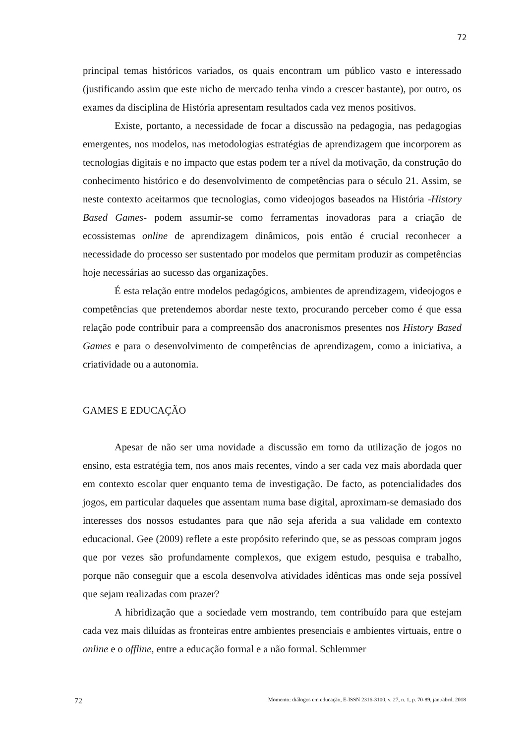72
principal temas históricos variados, os quais encontram um público vasto e interessado (justificando assim que este nicho de mercado tenha vindo a crescer bastante), por outro, os exames da disciplina de História apresentam resultados cada vez menos positivos.
Existe, portanto, a necessidade de focar a discussão na pedagogia, nas pedagogias emergentes, nos modelos, nas metodologias estratégias de aprendizagem que incorporem as tecnologias digitais e no impacto que estas podem ter a nível da motivação, da construção do conhecimento histórico e do desenvolvimento de competências para o século 21. Assim, se neste contexto aceitarmos que tecnologias, como videojogos baseados na História -History Based Games- podem assumir-se como ferramentas inovadoras para a criação de ecossistemas online de aprendizagem dinâmicos, pois então é crucial reconhecer a necessidade do processo ser sustentado por modelos que permitam produzir as competências hoje necessárias ao sucesso das organizações.
É esta relação entre modelos pedagógicos, ambientes de aprendizagem, videojogos e competências que pretendemos abordar neste texto, procurando perceber como é que essa relação pode contribuir para a compreensão dos anacronismos presentes nos History Based Games e para o desenvolvimento de competências de aprendizagem, como a iniciativa, a criatividade ou a autonomia.
GAMES E EDUCAÇÃO
Apesar de não ser uma novidade a discussão em torno da utilização de jogos no ensino, esta estratégia tem, nos anos mais recentes, vindo a ser cada vez mais abordada quer em contexto escolar quer enquanto tema de investigação. De facto, as potencialidades dos jogos, em particular daqueles que assentam numa base digital, aproximam-se demasiado dos interesses dos nossos estudantes para que não seja aferida a sua validade em contexto educacional. Gee (2009) reflete a este propósito referindo que, se as pessoas compram jogos que por vezes são profundamente complexos, que exigem estudo, pesquisa e trabalho, porque não conseguir que a escola desenvolva atividades idênticas mas onde seja possível que sejam realizadas com prazer?
A hibridização que a sociedade vem mostrando, tem contribuído para que estejam cada vez mais diluídas as fronteiras entre ambientes presenciais e ambientes virtuais, entre o online e o offline, entre a educação formal e a não formal. Schlemmer
72 Momento: diálogos em educação, E-ISSN 2316-3100, v. 27, n. 1, p. 70-89, jan./abril. 2018